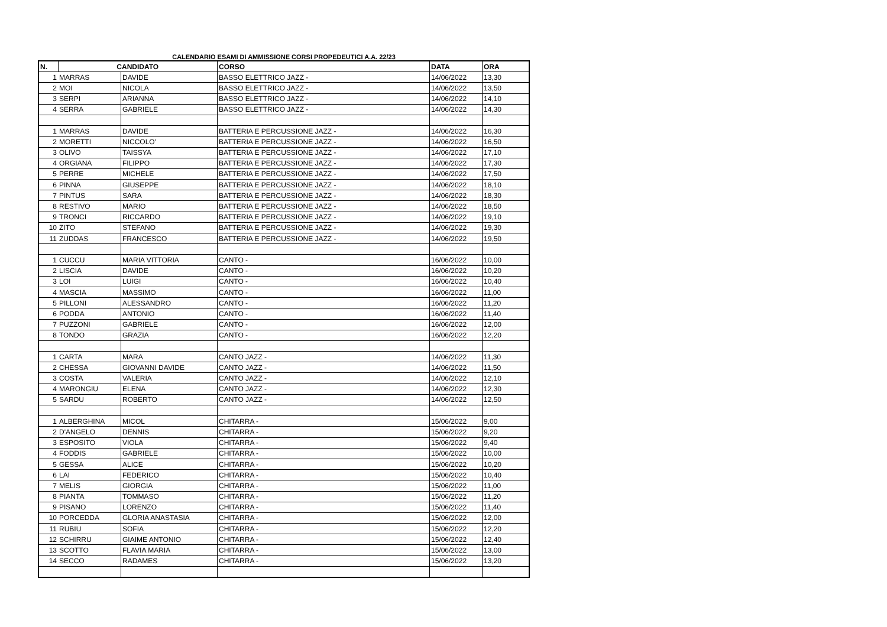CALENDARIO ESAMI DI AMMISSIONE CORSI PROPEDEUTICI A.A. 22/23
| N. | CANDIDATO | | | CORSO | DATA | ORA |
| --- | --- | --- | --- | --- | --- | --- |
| 1 | MARRAS | DAVIDE | | BASSO ELETTRICO JAZZ - | 14/06/2022 | 13,30 |
| 2 | MOI | NICOLA | | BASSO ELETTRICO JAZZ - | 14/06/2022 | 13,50 |
| 3 | SERPI | ARIANNA | | BASSO ELETTRICO JAZZ - | 14/06/2022 | 14,10 |
| 4 | SERRA | GABRIELE | | BASSO ELETTRICO JAZZ - | 14/06/2022 | 14,30 |
| 1 | MARRAS | DAVIDE | | BATTERIA E PERCUSSIONE JAZZ - | 14/06/2022 | 16,30 |
| 2 | MORETTI | NICCOLO' | | BATTERIA E PERCUSSIONE JAZZ - | 14/06/2022 | 16,50 |
| 3 | OLIVO | TAISSYA | | BATTERIA E PERCUSSIONE JAZZ - | 14/06/2022 | 17,10 |
| 4 | ORGIANA | FILIPPO | | BATTERIA E PERCUSSIONE JAZZ - | 14/06/2022 | 17,30 |
| 5 | PERRE | MICHELE | | BATTERIA E PERCUSSIONE JAZZ - | 14/06/2022 | 17,50 |
| 6 | PINNA | GIUSEPPE | | BATTERIA E PERCUSSIONE JAZZ - | 14/06/2022 | 18,10 |
| 7 | PINTUS | SARA | | BATTERIA E PERCUSSIONE JAZZ - | 14/06/2022 | 18,30 |
| 8 | RESTIVO | MARIO | | BATTERIA E PERCUSSIONE JAZZ - | 14/06/2022 | 18,50 |
| 9 | TRONCI | RICCARDO | | BATTERIA E PERCUSSIONE JAZZ - | 14/06/2022 | 19,10 |
| 10 | ZITO | STEFANO | | BATTERIA E PERCUSSIONE JAZZ - | 14/06/2022 | 19,30 |
| 11 | ZUDDAS | FRANCESCO | | BATTERIA E PERCUSSIONE JAZZ - | 14/06/2022 | 19,50 |
| 1 | CUCCU | MARIA VITTORIA | | CANTO - | 16/06/2022 | 10,00 |
| 2 | LISCIA | DAVIDE | | CANTO - | 16/06/2022 | 10,20 |
| 3 | LOI | LUIGI | | CANTO - | 16/06/2022 | 10,40 |
| 4 | MASCIA | MASSIMO | | CANTO - | 16/06/2022 | 11,00 |
| 5 | PILLONI | ALESSANDRO | | CANTO - | 16/06/2022 | 11,20 |
| 6 | PODDA | ANTONIO | | CANTO - | 16/06/2022 | 11,40 |
| 7 | PUZZONI | GABRIELE | | CANTO - | 16/06/2022 | 12,00 |
| 8 | TONDO | GRAZIA | | CANTO - | 16/06/2022 | 12,20 |
| 1 | CARTA | MARA | | CANTO JAZZ - | 14/06/2022 | 11,30 |
| 2 | CHESSA | GIOVANNI DAVIDE | | CANTO JAZZ - | 14/06/2022 | 11,50 |
| 3 | COSTA | VALERIA | | CANTO JAZZ - | 14/06/2022 | 12,10 |
| 4 | MARONGIU | ELENA | | CANTO JAZZ - | 14/06/2022 | 12,30 |
| 5 | SARDU | ROBERTO | | CANTO JAZZ - | 14/06/2022 | 12,50 |
| 1 | ALBERGHINA | MICOL | | CHITARRA - | 15/06/2022 | 9,00 |
| 2 | D'ANGELO | DENNIS | | CHITARRA - | 15/06/2022 | 9,20 |
| 3 | ESPOSITO | VIOLA | | CHITARRA - | 15/06/2022 | 9,40 |
| 4 | FODDIS | GABRIELE | | CHITARRA - | 15/06/2022 | 10,00 |
| 5 | GESSA | ALICE | | CHITARRA - | 15/06/2022 | 10,20 |
| 6 | LAI | FEDERICO | | CHITARRA - | 15/06/2022 | 10,40 |
| 7 | MELIS | GIORGIA | | CHITARRA - | 15/06/2022 | 11,00 |
| 8 | PIANTA | TOMMASO | | CHITARRA - | 15/06/2022 | 11,20 |
| 9 | PISANO | LORENZO | | CHITARRA - | 15/06/2022 | 11,40 |
| 10 | PORCEDDA | GLORIA ANASTASIA | | CHITARRA - | 15/06/2022 | 12,00 |
| 11 | RUBIU | SOFIA | | CHITARRA - | 15/06/2022 | 12,20 |
| 12 | SCHIRRU | GIAIME ANTONIO | | CHITARRA - | 15/06/2022 | 12,40 |
| 13 | SCOTTO | FLAVIA MARIA | | CHITARRA - | 15/06/2022 | 13,00 |
| 14 | SECCO | RADAMES | | CHITARRA - | 15/06/2022 | 13,20 |